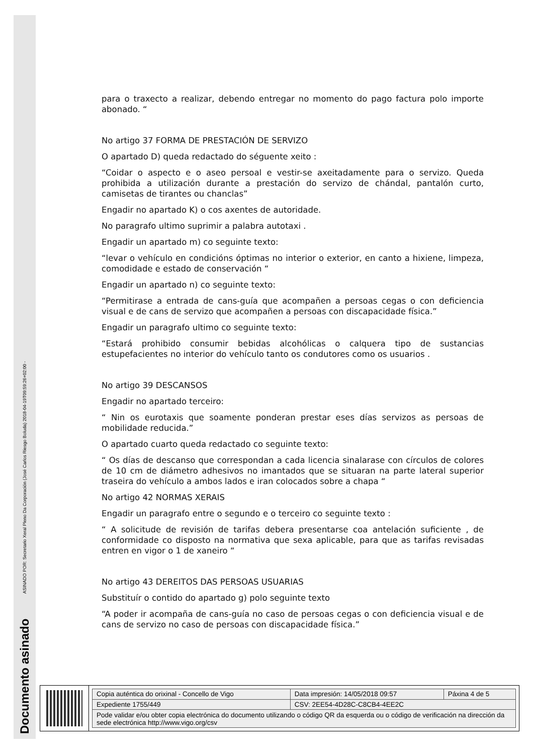Documento asinado ASINADO POR: Secretario Xeral Pleno Da Corporación (José Carlos Riesgo Boluda) 2018-04-19T09:59:26+02:00 -
para o traxecto a realizar, debendo entregar no momento do pago factura polo importe abonado. “
No artigo 37 FORMA DE PRESTACIÓN DE SERVIZO
O apartado D) queda redactado do séguente xeito :
“Coidar o aspecto e o aseo persoal e vestir-se axeitadamente para o servizo. Queda prohibida a utilización durante a prestación do servizo de chándal, pantalón curto, camisetas de tirantes ou chanclas”
Engadir no apartado K) o cos axentes de autoridade.
No paragrafo ultimo suprimir a palabra autotaxi .
Engadir un apartado m) co seguinte texto:
“levar o vehículo en condicións óptimas no interior o exterior, en canto a hixiene, limpeza, comodidade e estado de conservación “
Engadir un apartado n) co seguinte texto:
“Permitirase a entrada de cans-guía que acompañen a persoas cegas o con deficiencia visual e de cans de servizo que acompañen a persoas con discapacidade física.”
Engadir un paragrafo ultimo co seguinte texto:
“Estará prohibido consumir bebidas alcohólicas o calquera tipo de sustancias estupefacientes no interior do vehículo tanto os condutores como os usuarios .
No artigo 39 DESCANSOS
Engadir no apartado terceiro:
“ Nin os eurotaxis que soamente ponderan prestar eses días servizos as persoas de mobilidade reducida.”
O apartado cuarto queda redactado co seguinte texto:
“ Os días de descanso que correspondan a cada licencia sinalarase con círculos de colores de 10 cm de diámetro adhesivos no imantados que se situaran na parte lateral superior traseira do vehículo a ambos lados e iran colocados sobre a chapa “
No artigo 42 NORMAS XERAIS
Engadir un paragrafo entre o segundo e o terceiro co seguinte texto :
“ A solicitude de revisión de tarifas debera presentarse coa antelación suficiente , de conformidade co disposto na normativa que sexa aplicable, para que as tarifas revisadas entren en vigor o 1 de xaneiro “
No artigo 43 DEREITOS DAS PERSOAS USUARIAS
Substituír o contido do apartado g) polo seguinte texto
“A poder ir acompaña de cans-guía no caso de persoas cegas o con deficiencia visual e de cans de servizo no caso de persoas con discapacidade física.”
| Copia auténtica do orixinal - Concello de Vigo | Data impresión: 14/05/2018 09:57 | Páxina 4 de 5 |
| Expediente 1755/449 | CSV: 2EE54-4D28C-C8CB4-4EE2C | |
| Pode validar e/ou obter copia electrónica do documento utilizando o código QR da esquerda ou o código de verificación na dirección da sede electrónica http://www.vigo.org/csv | | |